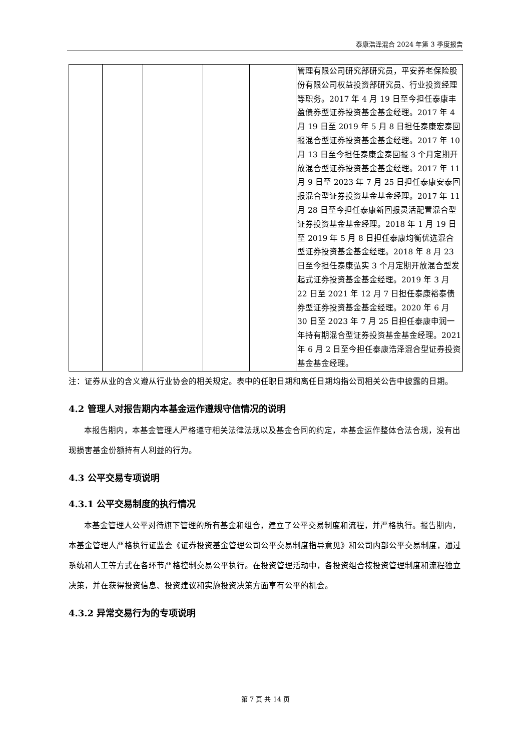泰康浩泽混合 2024 年第 3 季度报告
| | | | | | 管理有限公司研究部研究员，平安养老保险股份有限公司权益投资部研究员、行业投资经理等职务。2017 年 4 月 19 日至今担任泰康丰盈债券型证券投资基金基金经理。2017 年 4 月 19 日至 2019 年 5 月 8 日担任泰康宏泰回报混合型证券投资基金基金经理。2017 年 10 月 13 日至今担任泰康金泰回报 3 个月定期开放混合型证券投资基金基金经理。2017 年 11 月 9 日至 2023 年 7 月 25 日担任泰康安泰回报混合型证券投资基金基金经理。2017 年 11 月 28 日至今担任泰康新回报灵活配置混合型证券投资基金基金经理。2018 年 1 月 19 日至 2019 年 5 月 8 日担任泰康均衡优选混合型证券投资基金基金经理。2018 年 8 月 23 日至今担任泰康弘实 3 个月定期开放混合型发起式证券投资基金基金经理。2019 年 3 月 22 日至 2021 年 12 月 7 日担任泰康裕泰债券型证券投资基金基金经理。2020 年 6 月 30 日至 2023 年 7 月 25 日担任泰康申润一年持有期混合型证券投资基金基金经理。2021 年 6 月 2 日至今担任泰康浩泽混合型证券投资基金基金经理。 |
注：证券从业的含义遵从行业协会的相关规定。表中的任职日期和离任日期均指公司相关公告中披露的日期。
4.2 管理人对报告期内本基金运作遵规守信情况的说明
本报告期内，本基金管理人严格遵守相关法律法规以及基金合同的约定，本基金运作整体合法合规，没有出现损害基金份额持有人利益的行为。
4.3 公平交易专项说明
4.3.1 公平交易制度的执行情况
本基金管理人公平对待旗下管理的所有基金和组合，建立了公平交易制度和流程，并严格执行。报告期内，本基金管理人严格执行证监会《证券投资基金管理公司公平交易制度指导意见》和公司内部公平交易制度，通过系统和人工等方式在各环节严格控制交易公平执行。在投资管理活动中，各投资组合按投资管理制度和流程独立决策，并在获得投资信息、投资建议和实施投资决策方面享有公平的机会。
4.3.2 异常交易行为的专项说明
第 7 页 共 14 页